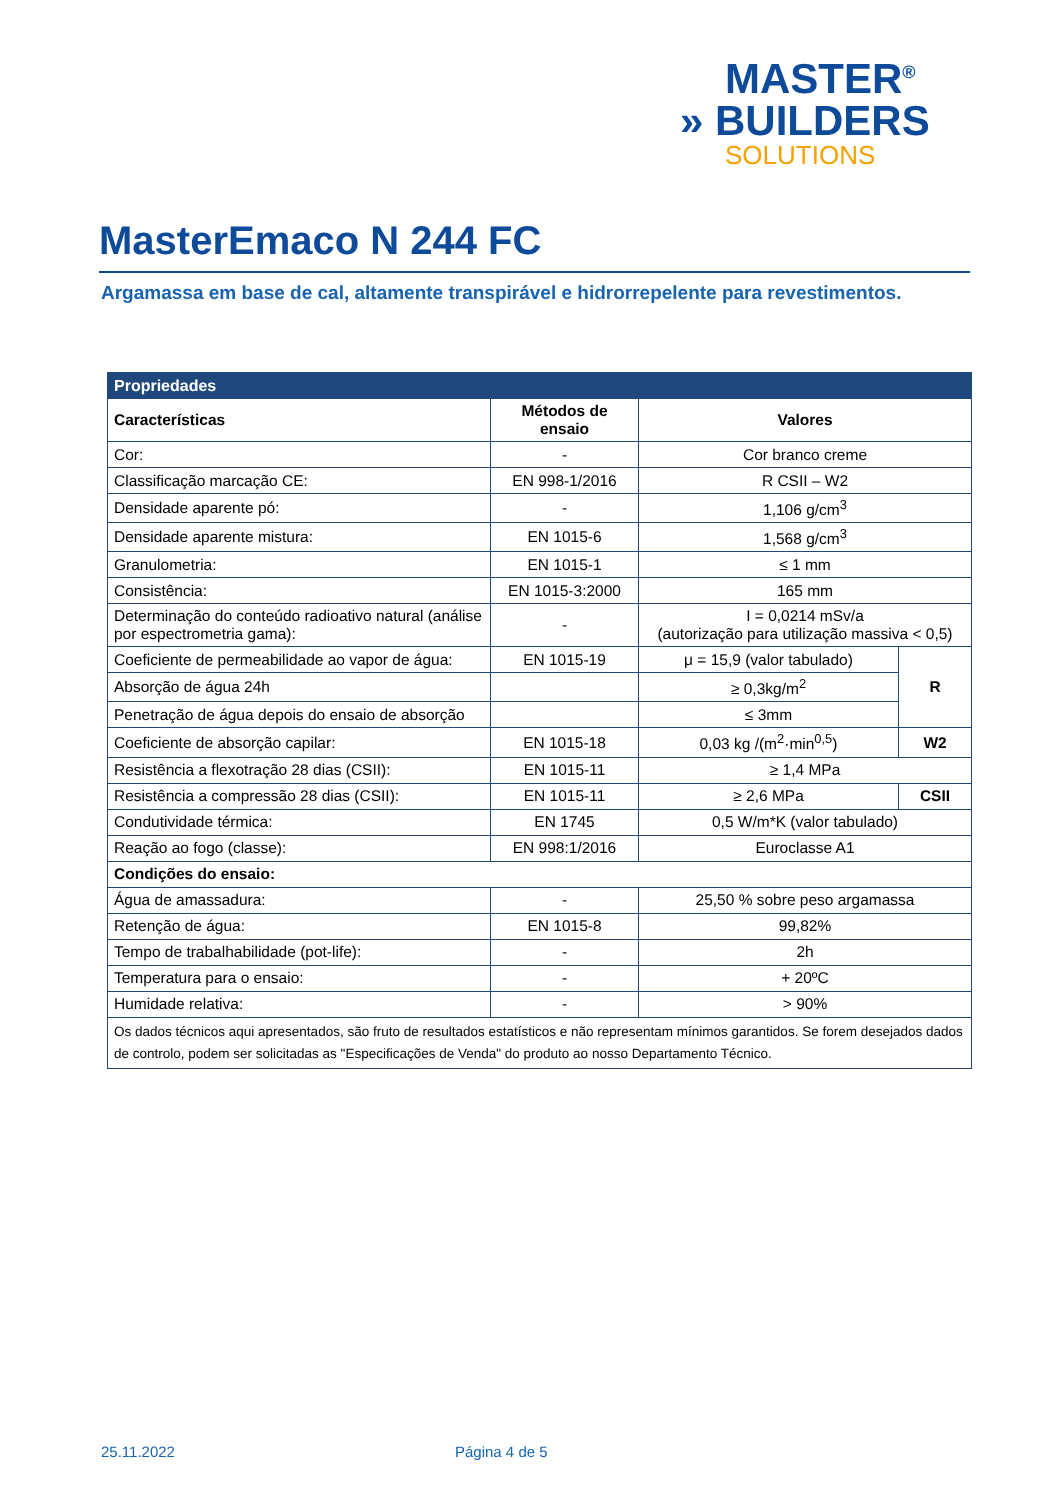MASTER<sup>®</sup>
» BUILDERS
SOLUTIONS
MasterEmaco N 244 FC
Argamassa em base de cal, altamente transpirável e hidrorrepelente para revestimentos.
| Propriedades | | | |
| --- | --- | --- | --- |
| Características | Métodos de ensaio | Valores | |
| Cor: | - | Cor branco creme | |
| Classificação marcação CE: | EN 998-1/2016 | R CSII – W2 | |
| Densidade aparente pó: | - | 1,106 g/cm<sup>3</sup> | |
| Densidade aparente mistura: | EN 1015-6 | 1,568 g/cm<sup>3</sup> | |
| Granulometria: | EN 1015-1 | ≤ 1 mm | |
| Consistência: | EN 1015-3:2000 | 165 mm | |
| Determinação do conteúdo radioativo natural (análise por espectrometria gama): | - | I = 0,0214 mSv/a (autorização para utilização massiva < 0,5) | |
| Coeficiente de permeabilidade ao vapor de água: | EN 1015-19 | μ = 15,9 (valor tabulado) | R |
| Absorção de água 24h | | ≥ 0,3kg/m<sup>2</sup> | |
| Penetração de água depois do ensaio de absorção | | ≤ 3mm | |
| Coeficiente de absorção capilar: | EN 1015-18 | 0,03 kg /(m<sup>2</sup>·min<sup>0,5</sup>) | W2 |
| Resistência a flexotração 28 dias (CSII): | EN 1015-11 | ≥ 1,4 MPa | |
| Resistência a compressão 28 dias (CSII): | EN 1015-11 | ≥ 2,6 MPa | CSII |
| Condutividade térmica: | EN 1745 | 0,5 W/m*K (valor tabulado) | |
| Reação ao fogo (classe): | EN 998:1/2016 | Euroclasse A1 | |
| Condições do ensaio: | | | |
| Água de amassadura: | - | 25,50 % sobre peso argamassa | |
| Retenção de água: | EN 1015-8 | 99,82% | |
| Tempo de trabalhabilidade (pot-life): | - | 2h | |
| Temperatura para o ensaio: | - | + 20ºC | |
| Humidade relativa: | - | > 90% | |
| Os dados técnicos aqui apresentados, são fruto de resultados estatísticos e não representam mínimos garantidos. Se forem desejados dados de controlo, podem ser solicitadas as "Especificações de Venda" do produto ao nosso Departamento Técnico. | | | |
25.11.2022 Página 4 de 5